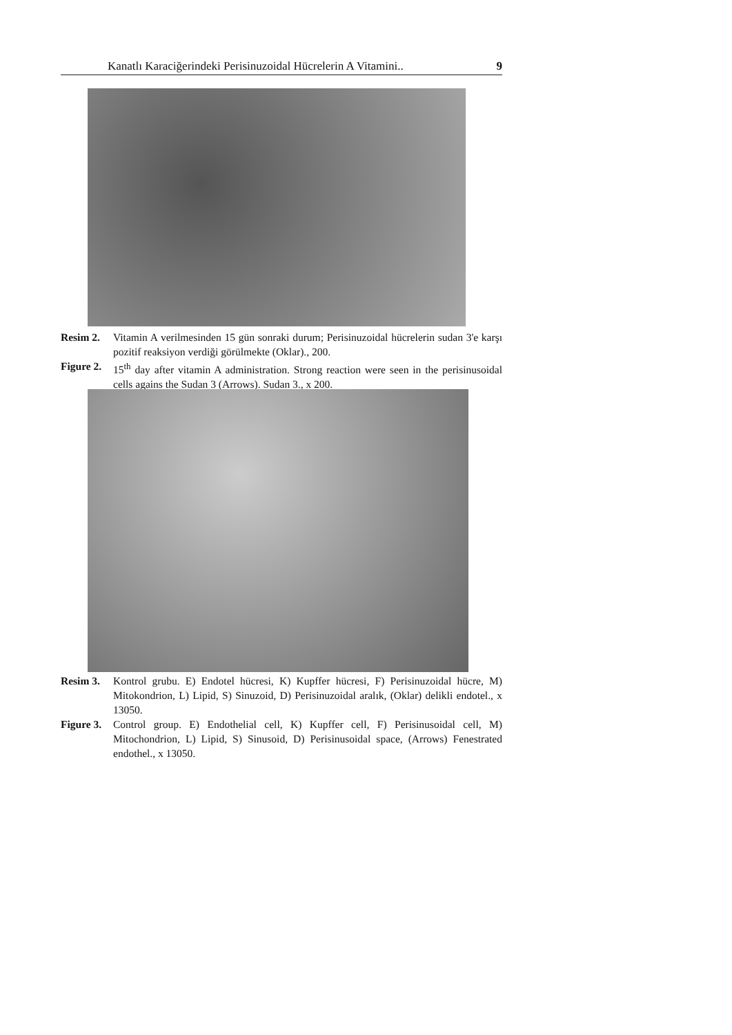Kanatlı Karaciğerindeki Perisinuzoidal Hücrelerin A Vitamini.. 9
| Resim 2. | Vitamin A verilmesinden 15 gün sonraki durum; Perisinuzoidal hücrelerin sudan 3'e karşı pozitif reaksiyon verdiği görülmekte (Oklar)., 200. |
| Figure 2. | 15<sup>th</sup> day after vitamin A administration. Strong reaction were seen in the perisinusoidal cells agains the Sudan 3 (Arrows). Sudan 3., x 200. |
| Resim 3. | Kontrol grubu. E) Endotel hücresi, K) Kupffer hücresi, F) Perisinuzoidal hücre, M) Mitokondrion, L) Lipid, S) Sinuzoid, D) Perisinuzoidal aralık, (Oklar) delikli endotel., x 13050. |
| Figure 3. | Control group. E) Endothelial cell, K) Kupffer cell, F) Perisinusoidal cell, M) Mitochondrion, L) Lipid, S) Sinusoid, D) Perisinusoidal space, (Arrows) Fenestrated endothel., x 13050. |